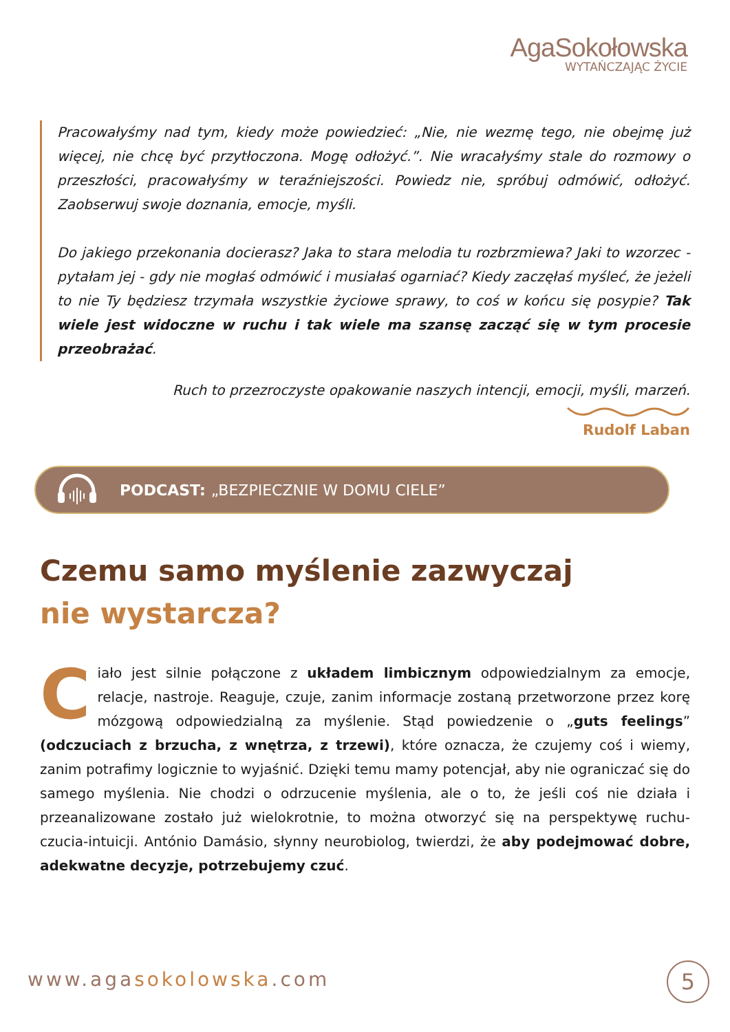AgaSokołowska
WYTAŃCZAJĄC ŻYCIE
Pracowałyśmy nad tym, kiedy może powiedzieć: „Nie, nie wezmę tego, nie obejmę już więcej, nie chcę być przytłoczona. Mogę odłożyć.”. Nie wracałyśmy stale do rozmowy o przeszłości, pracowałyśmy w teraźniejszości. Powiedz nie, spróbuj odmówić, odłożyć. Zaobserwuj swoje doznania, emocje, myśli.
Do jakiego przekonania docierasz? Jaka to stara melodia tu rozbrzmiewa? Jaki to wzorzec - pytałam jej - gdy nie mogłaś odmówić i musiałaś ogarniać? Kiedy zaczęłaś myśleć, że jeżeli to nie Ty będziesz trzymała wszystkie życiowe sprawy, to coś w końcu się posypie? Tak wiele jest widoczne w ruchu i tak wiele ma szansę zacząć się w tym procesie przeobrażać.
Ruch to przezroczyste opakowanie naszych intencji, emocji, myśli, marzeń.
Rudolf Laban
PODCAST: „BEZPIECZNIE W DOMU CIELE”
Czemu samo myślenie zazwyczaj
nie wystarcza?
Ciało jest silnie połączone z układem limbicznym odpowiedzialnym za emocje, relacje, nastroje. Reaguje, czuje, zanim informacje zostaną przetworzone przez korę mózgową odpowiedzialną za myślenie. Stąd powiedzenie o „guts feelings” (odczuciach z brzucha, z wnętrza, z trzewi), które oznacza, że czujemy coś i wiemy, zanim potrafimy logicznie to wyjaśnić. Dzięki temu mamy potencjał, aby nie ograniczać się do samego myślenia. Nie chodzi o odrzucenie myślenia, ale o to, że jeśli coś nie działa i przeanalizowane zostało już wielokrotnie, to można otworzyć się na perspektywę ruchu-czucia-intuicji. António Damásio, słynny neurobiolog, twierdzi, że aby podejmować dobre, adekwatne decyzje, potrzebujemy czuć.
www.agasokolowska.com 5